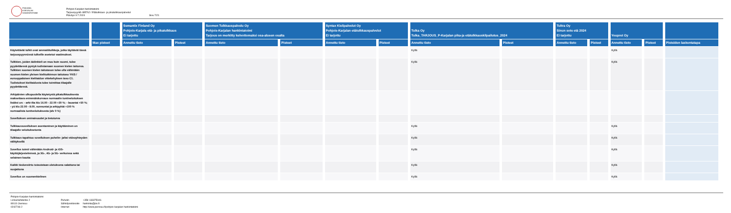POHJOIS-
KARJALAN
HANKINTATOIMI
Pohjois-Karjalan hankintatoimi
Tarjouspyyntö 485762 / Etätulkkaus- ja pikatulkkauspalvelut
Päiväys 9.7.2024
Sivu 7/21
| | | Semantix Finland Oy Pohjois-Karjala etä- ja pikatulkkaus Ei tarjottu | | Suomen Tulkkauspalvelu Oy Pohjois-Karjalan hankintatoimi Tarjous on merkitty kelvottomaksi osa-alueen osalta | | Syntax Kielipalvelut Oy Pohjois-Karjalan etätulkkauspalvelut Ei tarjottu | | Tulka Oy Tulka_TARJOUS_P-Karjalan pika-ja etätulkkauskilpailutus_2024 | | Tultra Oy Sinun sote etä 2024 Ei tarjottu | | Youpret Oy | | |
| --- | --- | --- | --- | --- | --- | --- | --- | --- | --- | --- | --- | --- | --- | --- |
| | Max pisteet | Annettu tieto | Pisteet | Annettu tieto | Pisteet | Annettu tieto | Pisteet | Annettu tieto | Pisteet | Annettu tieto | Pisteet | Annettu tieto | Pisteet | Pisteiden laskentatapa |
| Käytettävät tulkit ovat ammattitulkkeja, jotka täyttävät tässä tarjouspyynnössä tulkeille asetetut vaatimukset. | | | | | | | | Kyllä | | | | Kyllä | | |
| Tulkkien, joiden äidinkieli on muu kuin suomi, tulee pyydettäessä pystyä todistamaan suomen kielen taitonsa. Tulkkien suomen kielen taitotason tulee olla vähintään suomen kielen yleisen kielitutkinnon taitotaso YKI5 / eurooppalaisen kielitaidon viitekehyksen taso C1. Todistukset kielitaidosta tulee toimittaa tilaajalle pyydettäessä. | | | | | | | | Kyllä | | | | Kyllä | | |
| Arkipäivien ulkopuolella käytetystä pikatulkkauksesta maksettava enimmäiskorvaus normaalin tuntiveloituksen lisäksi on: - arki-ilta klo 16.00 - 22.00 +30 %; - lauantai +50 %; - yö klo 22.00 - 8.00, sunnuntai ja arkipyhät +100 % normaalista tuntiveloituksesta (alv 0 %) | | | | | | | | | | | | | | |
| Sovelluksen ominaisuudet ja tietoturva | | | | | | | | | | | | | | |
| Tulkkaussovelluksen asentaminen ja käyttäminen on tilaajalle veloituksetonta | | | | | | | | Kyllä | | | | Kyllä | | |
| Tulkkaus tapahtuu sovelluksen puhelin- ja/tai videoyhteyden välityksellä | | | | | | | | Kyllä | | | | Kyllä | | |
| Sovellus toimii vähintään Android- ja iOS-käyttöjärjestelmissä, ja 3G-, 4G- ja 5G- verkoissa sekä selaimen kautta | | | | | | | | Kyllä | | | | Kyllä | | |
| Kaikki tiedonsiirto toteutetaan oletuksena salattuna tai suojattuna | | | | | | | | Kyllä | | | | Kyllä | | |
| Sovellus on suomenkielinen | | | | | | | | Kyllä | | | | Kyllä | | |
Pohjois-Karjalan hankintatoimi
Linnunlahdentie 2
80110 Joensuu
0242746-2
Puhelin
Sähköpostiosoite
Internet
+358 133375046
hankinta@jns.fi
http://www.joensuu.fi/pohjois-karjalan-hankintatoimi